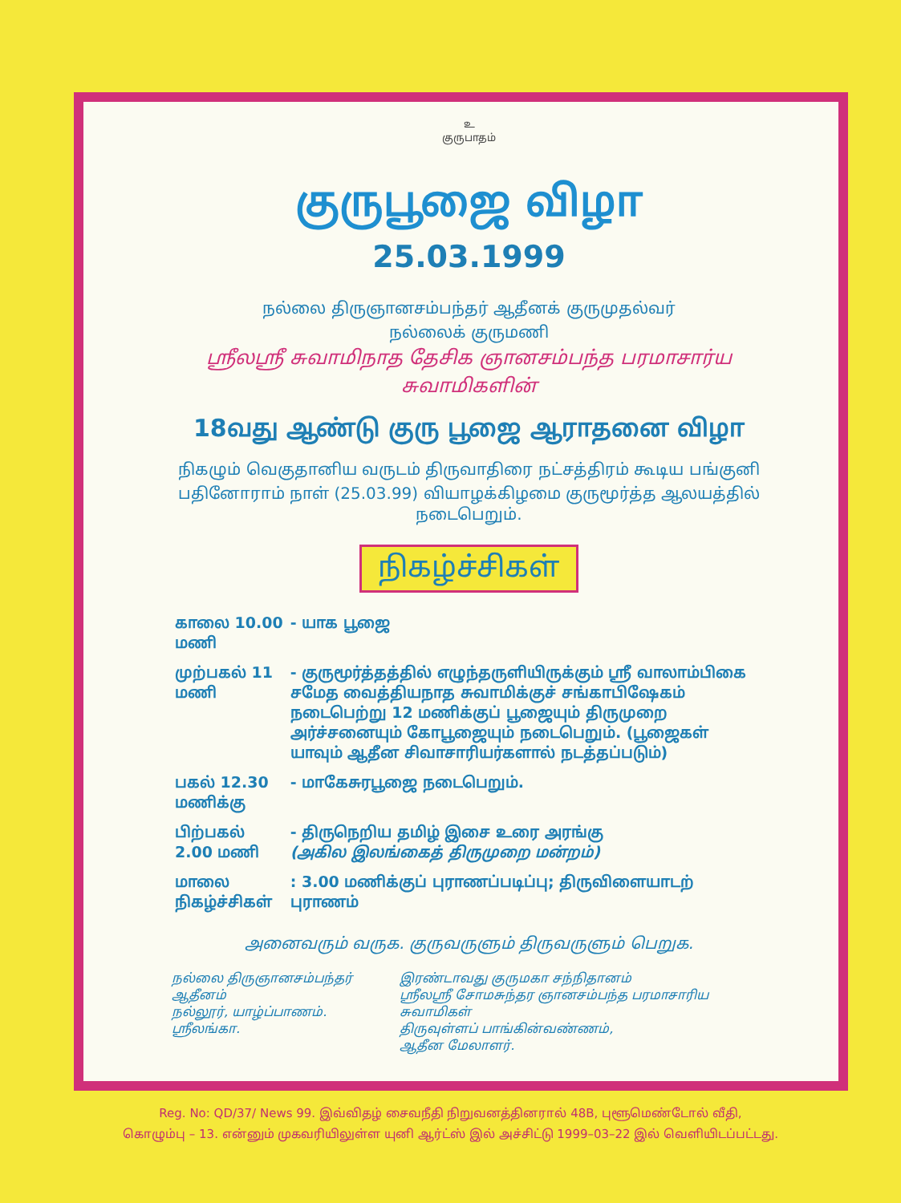உ
குருபாதம்
குருபூஜை விழா
25.03.1999
நல்லை திருஞானசம்பந்தர் ஆதீனக் குருமுதல்வர்
நல்லைக் குருமணி
ஸ்ரீலஸ்ரீ சுவாமிநாத தேசிக ஞானசம்பந்த பரமாசார்ய
சுவாமிகளின்
18வது ஆண்டு குரு பூஜை ஆராதனை விழா
நிகழும் வெகுதானிய வருடம் திருவாதிரை நட்சத்திரம் கூடிய பங்குனி
பதினோராம் நாள் (25.03.99) வியாழக்கிழமை குருமூர்த்த ஆலயத்தில் நடைபெறும்.
நிகழ்ச்சிகள்
| காலை 10.00 மணி | - யாக பூஜை |
| முற்பகல் 11 மணி | - குருமூர்த்தத்தில் எழுந்தருளியிருக்கும் ஸ்ரீ வாலாம்பிகை சமேத வைத்தியநாத சுவாமிக்குச் சங்காபிஷேகம் நடைபெற்று 12 மணிக்குப் பூஜையும் திருமுறை அர்ச்சனையும் கோபூஜையும் நடைபெறும். (பூஜைகள் யாவும் ஆதீன சிவாசாரியர்களால் நடத்தப்படும்) |
| பகல் 12.30 மணிக்கு | - மாகேசுரபூஜை நடைபெறும். |
| பிற்பகல் 2.00 மணி | - திருநெறிய தமிழ் இசை உரை அரங்கு (அகில இலங்கைத் திருமுறை மன்றம்) |
| மாலை நிகழ்ச்சிகள் | : 3.00 மணிக்குப் புராணப்படிப்பு; திருவிளையாடற் புராணம் |
அனைவரும் வருக. குருவருளும் திருவருளும் பெறுக.
நல்லை திருஞானசம்பந்தர் ஆதீனம்
நல்லூர், யாழ்ப்பாணம்.
ஸ்ரீலங்கா.
இரண்டாவது குருமகா சந்நிதானம்
ஸ்ரீலஸ்ரீ சோமசுந்தர ஞானசம்பந்த பரமாசாரிய சுவாமிகள்
திருவுள்ளப் பாங்கின்வண்ணம்,
ஆதீன மேலாளர்.
Reg. No: QD/37/ News 99. இவ்விதழ் சைவநீதி நிறுவனத்தினரால் 48B, புளூமெண்டோல் வீதி,
கொழும்பு – 13. என்னும் முகவரியிலுள்ள யுனி ஆர்ட்ஸ் இல் அச்சிட்டு 1999–03–22 இல் வெளியிடப்பட்டது.